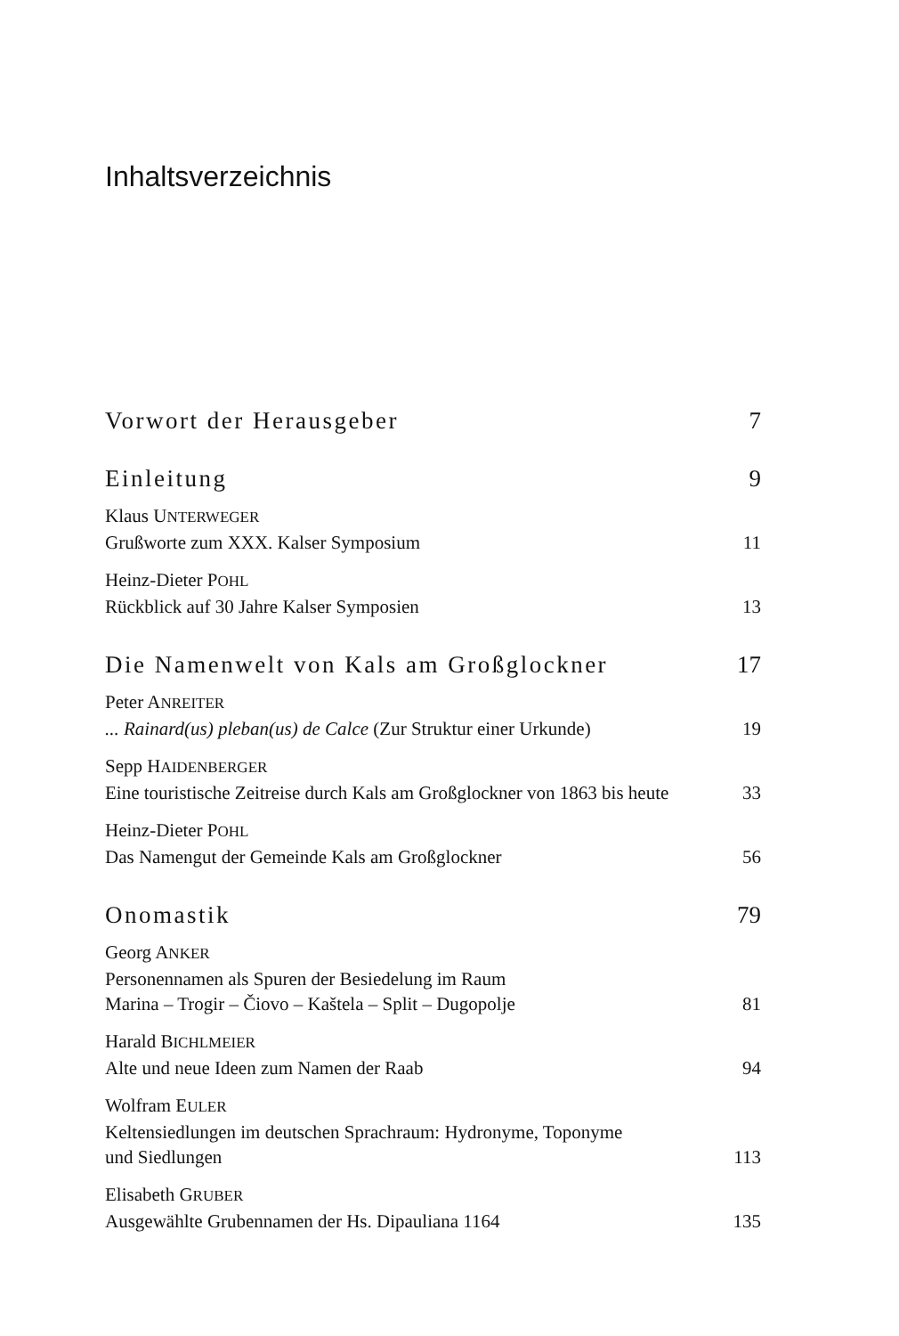Inhaltsverzeichnis
Vorwort der Herausgeber 7
Einleitung 9
Klaus UNTERWEGER
Grußworte zum XXX. Kalser Symposium 11
Heinz-Dieter POHL
Rückblick auf 30 Jahre Kalser Symposien 13
Die Namenwelt von Kals am Großglockner 17
Peter ANREITER
... Rainard(us) pleban(us) de Calce (Zur Struktur einer Urkunde) 19
Sepp HAIDENBERGER
Eine touristische Zeitreise durch Kals am Großglockner von 1863 bis heute 33
Heinz-Dieter POHL
Das Namengut der Gemeinde Kals am Großglockner 56
Onomastik 79
Georg ANKER
Personennamen als Spuren der Besiedelung im Raum
Marina – Trogir – Čiovo – Kaštela – Split – Dugopolje 81
Harald BICHLMEIER
Alte und neue Ideen zum Namen der Raab 94
Wolfram EULER
Keltensiedlungen im deutschen Sprachraum: Hydronyme, Toponyme
und Siedlungen 113
Elisabeth GRUBER
Ausgewählte Grubennamen der Hs. Dipauliana 1164 135